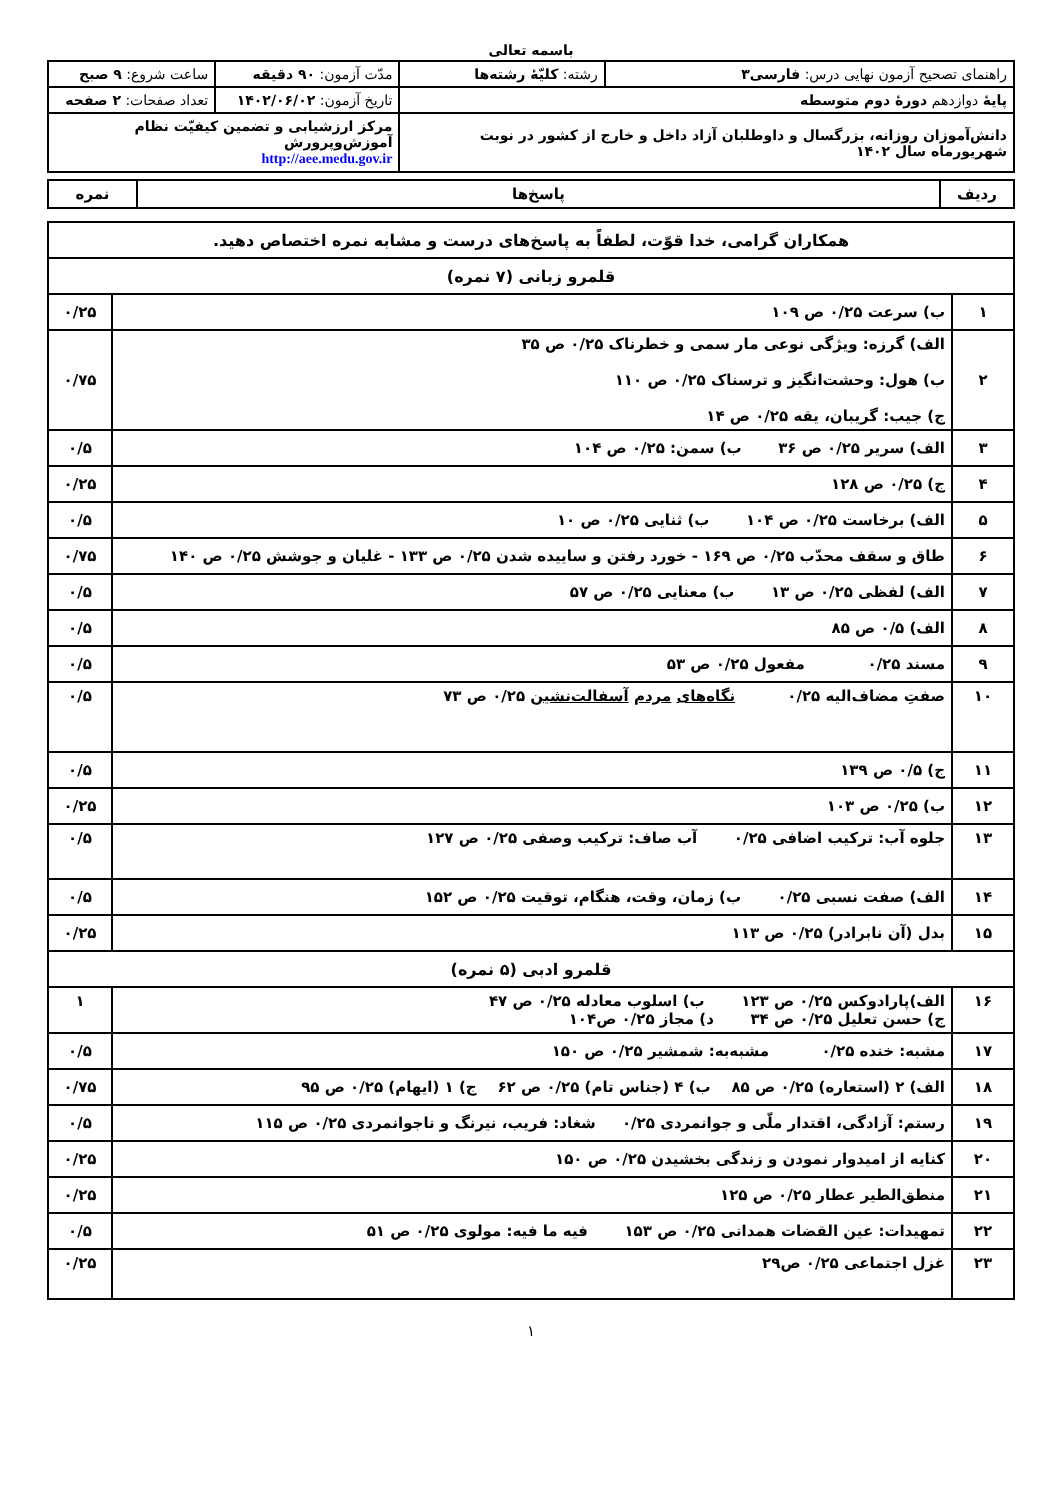باسمه تعالی
| راهنمای تصحیح آزمون نهایی درس: فارسی۳ | رشته: کلیّهٔ رشته‌ها | مدّت آزمون: ۹۰ دقیقه | ساعت شروع: ۹ صبح |
| پایهٔ دوازدهم دورهٔ دوم متوسطه | | تاریخ آزمون: ۱۴۰۲/۰۶/۰۲ | تعداد صفحات: ۲ صفحه |
| دانش‌آموزان روزانه، بزرگسال و داوطلبان آزاد داخل و خارج از کشور در نوبت شهریورماه سال ۱۴۰۲ | | مرکز ارزشیابی و تضمین کیفیّت نظام آموزش‌وپرورش http://aee.medu.gov.ir | |
| ردیف | پاسخ‌ها | نمره |
| --- | --- | --- |
| همکاران گرامی، خدا قوّت، لطفاً به پاسخ‌های درست و مشابه نمره اختصاص دهید. | | |
| قلمرو زبانی (۷ نمره) | | |
| ۱ | ب) سرعت ۰/۲۵ ص ۱۰۹ | ۰/۲۵ |
| ۲ | الف) گرزه: ویژگی نوعی مار سمی و خطرناک ۰/۲۵ ص ۳۵ ب) هول: وحشت‌انگیز و ترسناک ۰/۲۵ ص ۱۱۰ ج) جیب: گریبان، یقه ۰/۲۵ ص ۱۴ | ۰/۷۵ |
| ۳ | الف) سریر ۰/۲۵ ص ۳۶ ب) سمن: ۰/۲۵ ص ۱۰۴ | ۰/۵ |
| ۴ | ج) ۰/۲۵ ص ۱۲۸ | ۰/۲۵ |
| ۵ | الف) برخاست ۰/۲۵ ص ۱۰۴ ب) ثنایی ۰/۲۵ ص ۱۰ | ۰/۵ |
| ۶ | طاق و سقف محدّب ۰/۲۵ ص ۱۶۹ - خورد رفتن و ساییده شدن ۰/۲۵ ص ۱۳۳ - غلیان و جوشش ۰/۲۵ ص ۱۴۰ | ۰/۷۵ |
| ۷ | الف) لفظی ۰/۲۵ ص ۱۳ ب) معنایی ۰/۲۵ ص ۵۷ | ۰/۵ |
| ۸ | الف) ۰/۵ ص ۸۵ | ۰/۵ |
| ۹ | مسند ۰/۲۵ مفعول ۰/۲۵ ص ۵۳ | ۰/۵ |
| ۱۰ | صفتِ مضاف‌الیه ۰/۲۵ نگاه‌های مردم آسفالت‌نشین ۰/۲۵ ص ۷۳ | ۰/۵ |
| ۱۱ | ج) ۰/۵ ص ۱۳۹ | ۰/۵ |
| ۱۲ | ب) ۰/۲۵ ص ۱۰۳ | ۰/۲۵ |
| ۱۳ | جلوه آب: ترکیب اضافی ۰/۲۵ آب صاف: ترکیب وصفی ۰/۲۵ ص ۱۲۷ | ۰/۵ |
| ۱۴ | الف) صفت نسبی ۰/۲۵ ب) زمان، وقت، هنگام، توقیت ۰/۲۵ ص ۱۵۲ | ۰/۵ |
| ۱۵ | بدل (آن نابرادر) ۰/۲۵ ص ۱۱۳ | ۰/۲۵ |
| قلمرو ادبی (۵ نمره) | | |
| ۱۶ | الف)پارادوکس ۰/۲۵ ص ۱۲۳ ب) اسلوب معادله ۰/۲۵ ص ۴۷ ج) حسن تعلیل ۰/۲۵ ص ۳۴ د) مجاز ۰/۲۵ ص۱۰۴ | ۱ |
| ۱۷ | مشبه: خنده ۰/۲۵ مشبه‌به: شمشیر ۰/۲۵ ص ۱۵۰ | ۰/۵ |
| ۱۸ | الف) ۲ (استعاره) ۰/۲۵ ص ۸۵ ب) ۴ (جناس تام) ۰/۲۵ ص ۶۲ ج) ۱ (ایهام) ۰/۲۵ ص ۹۵ | ۰/۷۵ |
| ۱۹ | رستم: آزادگی، اقتدار ملّی و جوانمردی ۰/۲۵ شغاد: فریب، نیرنگ و ناجوانمردی ۰/۲۵ ص ۱۱۵ | ۰/۵ |
| ۲۰ | کنایه از امیدوار نمودن و زندگی بخشیدن ۰/۲۵ ص ۱۵۰ | ۰/۲۵ |
| ۲۱ | منطق‌الطیر عطار ۰/۲۵ ص ۱۲۵ | ۰/۲۵ |
| ۲۲ | تمهیدات: عین القضات همدانی ۰/۲۵ ص ۱۵۳ فیه ما فیه: مولوی ۰/۲۵ ص ۵۱ | ۰/۵ |
| ۲۳ | غزل اجتماعی ۰/۲۵ ص۲۹ | ۰/۲۵ |
۱